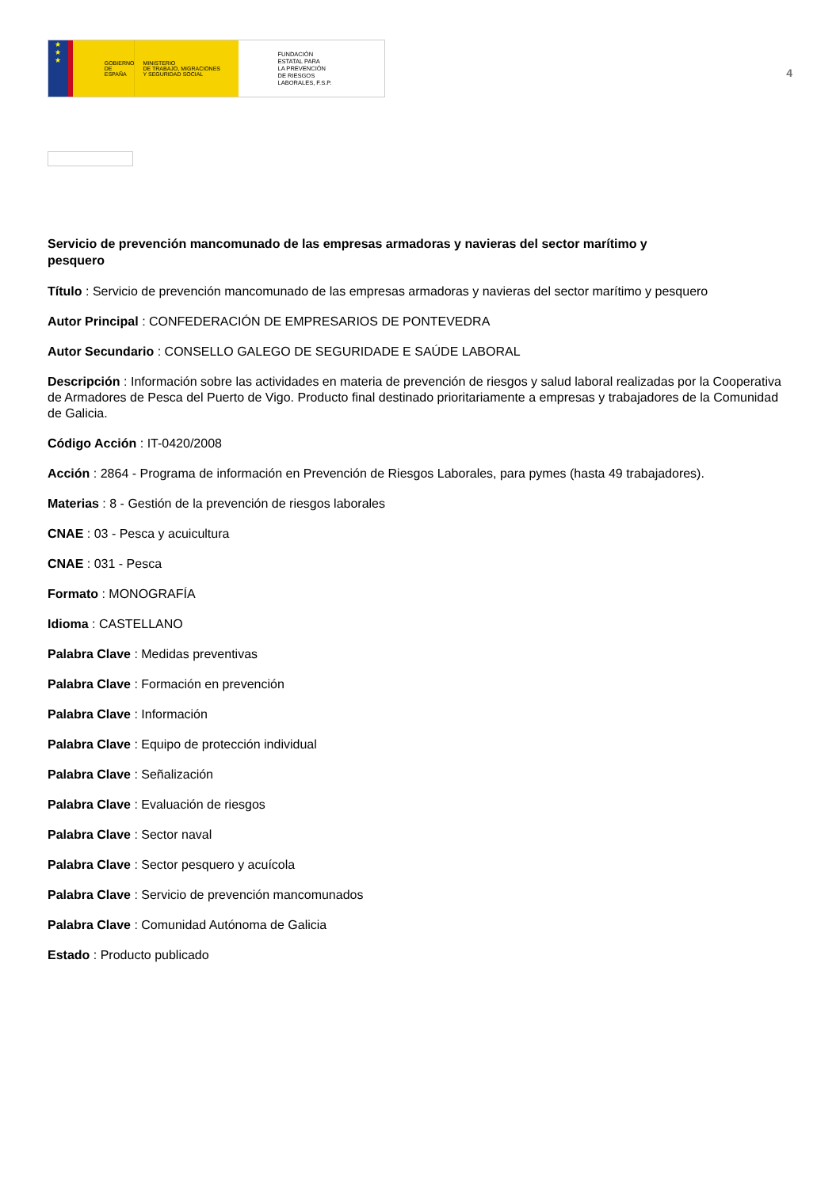★
★
★
GOBIERNO
DE ESPAÑA
MINISTERIO
DE TRABAJO, MIGRACIONES
Y SEGURIDAD SOCIAL
FUNDACIÓN
ESTATAL PARA
LA PREVENCIÓN
DE RIESGOS
LABORALES, F.S.P.
4
Servicio de prevención mancomunado de las empresas armadoras y navieras del sector marítimo y pesquero
Título : Servicio de prevención mancomunado de las empresas armadoras y navieras del sector marítimo y pesquero
Autor Principal : CONFEDERACIÓN DE EMPRESARIOS DE PONTEVEDRA
Autor Secundario : CONSELLO GALEGO DE SEGURIDADE E SAÚDE LABORAL
Descripción : Información sobre las actividades en materia de prevención de riesgos y salud laboral realizadas por la Cooperativa de Armadores de Pesca del Puerto de Vigo. Producto final destinado prioritariamente a empresas y trabajadores de la Comunidad de Galicia.
Código Acción : IT-0420/2008
Acción : 2864 - Programa de información en Prevención de Riesgos Laborales, para pymes (hasta 49 trabajadores).
Materias : 8 - Gestión de la prevención de riesgos laborales
CNAE : 03 - Pesca y acuicultura
CNAE : 031 - Pesca
Formato : MONOGRAFÍA
Idioma : CASTELLANO
Palabra Clave : Medidas preventivas
Palabra Clave : Formación en prevención
Palabra Clave : Información
Palabra Clave : Equipo de protección individual
Palabra Clave : Señalización
Palabra Clave : Evaluación de riesgos
Palabra Clave : Sector naval
Palabra Clave : Sector pesquero y acuícola
Palabra Clave : Servicio de prevención mancomunados
Palabra Clave : Comunidad Autónoma de Galicia
Estado : Producto publicado